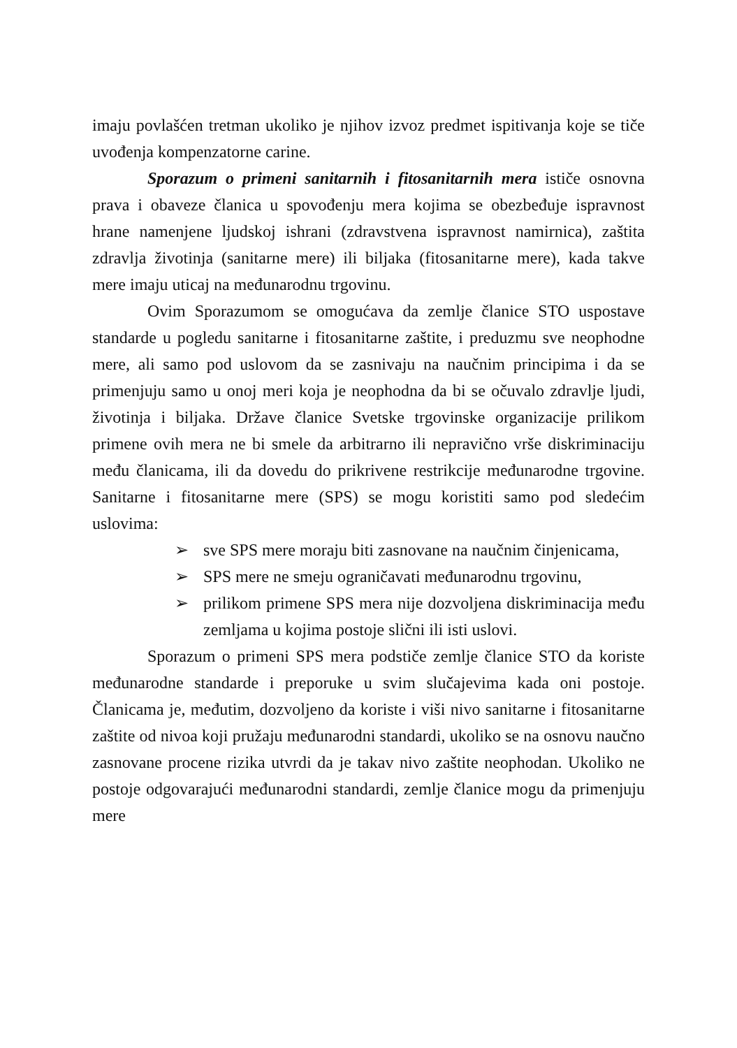imaju povlašćen tretman ukoliko je njihov izvoz predmet ispitivanja koje se tiče uvođenja kompenzatorne carine.
Sporazum o primeni sanitarnih i fitosanitarnih mera ističe osnovna prava i obaveze članica u spovođenju mera kojima se obezbeđuje ispravnost hrane namenjene ljudskoj ishrani (zdravstvena ispravnost namirnica), zaštita zdravlja životinja (sanitarne mere) ili biljaka (fitosanitarne mere), kada takve mere imaju uticaj na međunarodnu trgovinu.
Ovim Sporazumom se omogućava da zemlje članice STO uspostave standarde u pogledu sanitarne i fitosanitarne zaštite, i preduzmu sve neophodne mere, ali samo pod uslovom da se zasnivaju na naučnim principima i da se primenjuju samo u onoj meri koja je neophodna da bi se očuvalo zdravlje ljudi, životinja i biljaka. Države članice Svetske trgovinske organizacije prilikom primene ovih mera ne bi smele da arbitrarno ili nepravično vrše diskriminaciju među članicama, ili da dovedu do prikrivene restrikcije međunarodne trgovine. Sanitarne i fitosanitarne mere (SPS) se mogu koristiti samo pod sledećim uslovima:
➢ sve SPS mere moraju biti zasnovane na naučnim činjenicama,
➢ SPS mere ne smeju ograničavati međunarodnu trgovinu,
➢ prilikom primene SPS mera nije dozvoljena diskriminacija među zemljama u kojima postoje slični ili isti uslovi.
Sporazum o primeni SPS mera podstiče zemlje članice STO da koriste međunarodne standarde i preporuke u svim slučajevima kada oni postoje. Članicama je, međutim, dozvoljeno da koriste i viši nivo sanitarne i fitosanitarne zaštite od nivoa koji pružaju međunarodni standardi, ukoliko se na osnovu naučno zasnovane procene rizika utvrdi da je takav nivo zaštite neophodan. Ukoliko ne postoje odgovarajući međunarodni standardi, zemlje članice mogu da primenjuju mere